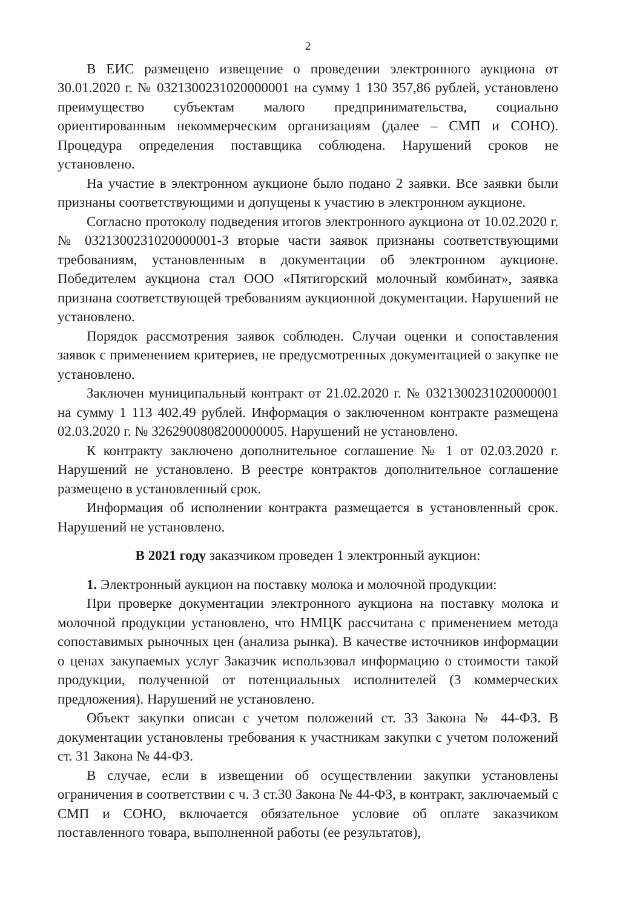2
В ЕИС размещено извещение о проведении электронного аукциона от 30.01.2020 г. № 0321300231020000001 на сумму 1 130 357,86 рублей, установлено преимущество субъектам малого предпринимательства, социально ориентированным некоммерческим организациям (далее – СМП и СОНО). Процедура определения поставщика соблюдена. Нарушений сроков не установлено.
На участие в электронном аукционе было подано 2 заявки. Все заявки были признаны соответствующими и допущены к участию в электронном аукционе.
Согласно протоколу подведения итогов электронного аукциона от 10.02.2020 г. № 0321300231020000001-3 вторые части заявок признаны соответствующими требованиям, установленным в документации об электронном аукционе. Победителем аукциона стал ООО «Пятигорский молочный комбинат», заявка признана соответствующей требованиям аукционной документации. Нарушений не установлено.
Порядок рассмотрения заявок соблюден. Случаи оценки и сопоставления заявок с применением критериев, не предусмотренных документацией о закупке не установлено.
Заключен муниципальный контракт от 21.02.2020 г. № 0321300231020000001 на сумму 1 113 402.49 рублей. Информация о заключенном контракте размещена 02.03.2020 г. № 3262900808200000005. Нарушений не установлено.
К контракту заключено дополнительное соглашение № 1 от 02.03.2020 г. Нарушений не установлено. В реестре контрактов дополнительное соглашение размещено в установленный срок.
Информация об исполнении контракта размещается в установленный срок. Нарушений не установлено.
В 2021 году заказчиком проведен 1 электронный аукцион:
1. Электронный аукцион на поставку молока и молочной продукции:
При проверке документации электронного аукциона на поставку молока и молочной продукции установлено, что НМЦК рассчитана с применением метода сопоставимых рыночных цен (анализа рынка). В качестве источников информации о ценах закупаемых услуг Заказчик использовал информацию о стоимости такой продукции, полученной от потенциальных исполнителей (3 коммерческих предложения). Нарушений не установлено.
Объект закупки описан с учетом положений ст. 33 Закона № 44-ФЗ. В документации установлены требования к участникам закупки с учетом положений ст. 31 Закона № 44-ФЗ.
В случае, если в извещении об осуществлении закупки установлены ограничения в соответствии с ч. 3 ст.30 Закона № 44-ФЗ, в контракт, заключаемый с СМП и СОНО, включается обязательное условие об оплате заказчиком поставленного товара, выполненной работы (ее результатов),